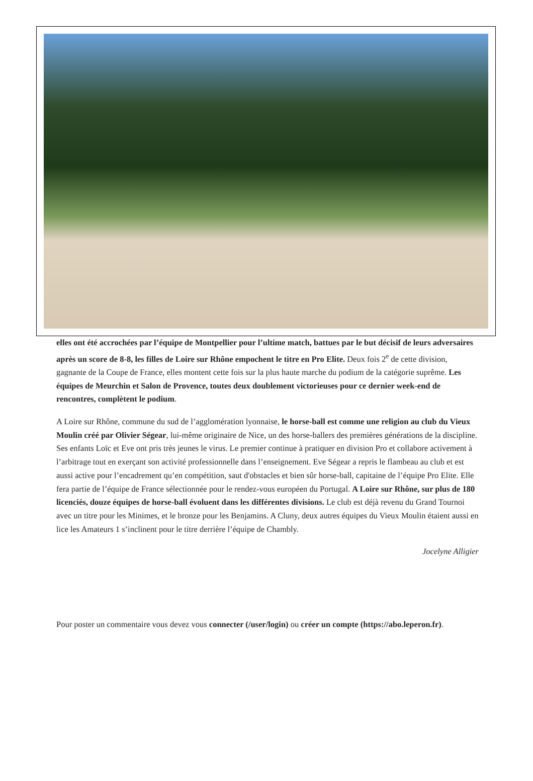elles ont été accrochées par l’équipe de Montpellier pour l’ultime match, battues par le but décisif de leurs adversaires après un score de 8-8, les filles de Loire sur Rhône empochent le titre en Pro Elite. Deux fois 2<sup>e</sup> de cette division, gagnante de la Coupe de France, elles montent cette fois sur la plus haute marche du podium de la catégorie suprême. Les équipes de Meurchin et Salon de Provence, toutes deux doublement victorieuses pour ce dernier week-end de rencontres, complètent le podium.
A Loire sur Rhône, commune du sud de l’agglomération lyonnaise, le horse-ball est comme une religion au club du Vieux Moulin créé par Olivier Ségear, lui-même originaire de Nice, un des horse-ballers des premières générations de la discipline. Ses enfants Loïc et Eve ont pris très jeunes le virus. Le premier continue à pratiquer en division Pro et collabore activement à l’arbitrage tout en exerçant son activité professionnelle dans l’enseignement. Eve Ségear a repris le flambeau au club et est aussi active pour l’encadrement qu’en compétition, saut d'obstacles et bien sûr horse-ball, capitaine de l’équipe Pro Elite. Elle fera partie de l’équipe de France sélectionnée pour le rendez-vous européen du Portugal. A Loire sur Rhône, sur plus de 180 licenciés, douze équipes de horse-ball évoluent dans les différentes divisions. Le club est déjà revenu du Grand Tournoi avec un titre pour les Minimes, et le bronze pour les Benjamins. A Cluny, deux autres équipes du Vieux Moulin étaient aussi en lice les Amateurs 1 s’inclinent pour le titre derrière l’équipe de Chambly.
Jocelyne Alligier
Pour poster un commentaire vous devez vous connecter (/user/login) ou créer un compte (https://abo.leperon.fr).